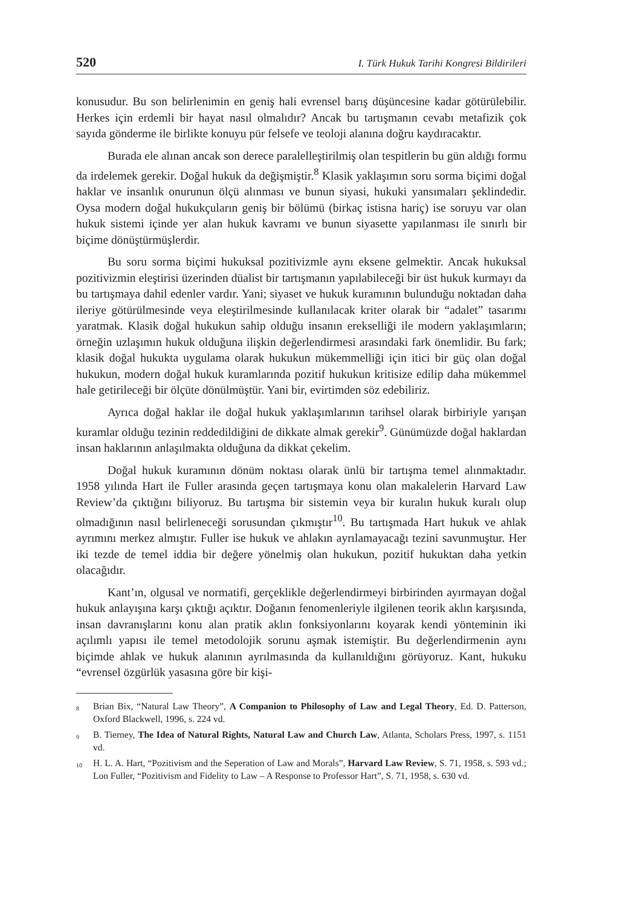520 I. Türk Hukuk Tarihi Kongresi Bildirileri
konusudur. Bu son belirlenimin en geniş hali evrensel barış düşüncesine kadar götürülebilir. Herkes için erdemli bir hayat nasıl olmalıdır? Ancak bu tartışmanın cevabı metafizik çok sayıda gönderme ile birlikte konuyu pür felsefe ve teoloji alanına doğru kaydıracaktır.
Burada ele alınan ancak son derece paralelleştirilmiş olan tespitlerin bu gün aldığı formu da irdelemek gerekir. Doğal hukuk da değişmiştir.<sup>8</sup> Klasik yaklaşımın soru sorma biçimi doğal haklar ve insanlık onurunun ölçü alınması ve bunun siyasi, hukuki yansımaları şeklindedir. Oysa modern doğal hukukçuların geniş bir bölümü (birkaç istisna hariç) ise soruyu var olan hukuk sistemi içinde yer alan hukuk kavramı ve bunun siyasette yapılanması ile sınırlı bir biçime dönüştürmüşlerdir.
Bu soru sorma biçimi hukuksal pozitivizmle aynı eksene gelmektir. Ancak hukuksal pozitivizmin eleştirisi üzerinden düalist bir tartışmanın yapılabileceği bir üst hukuk kurmayı da bu tartışmaya dahil edenler vardır. Yani; siyaset ve hukuk kuramının bulunduğu noktadan daha ileriye götürülmesinde veya eleştirilmesinde kullanılacak kriter olarak bir “adalet” tasarımı yaratmak. Klasik doğal hukukun sahip olduğu insanın erekselliği ile modern yaklaşımların; örneğin uzlaşımın hukuk olduğuna ilişkin değerlendirmesi arasındaki fark önemlidir. Bu fark; klasik doğal hukukta uygulama olarak hukukun mükemmelliği için itici bir güç olan doğal hukukun, modern doğal hukuk kuramlarında pozitif hukukun kritisize edilip daha mükemmel hale getirileceği bir ölçüte dönülmüştür. Yani bir, evirtimden söz edebiliriz.
Ayrıca doğal haklar ile doğal hukuk yaklaşımlarının tarihsel olarak birbiriyle yarışan kuramlar olduğu tezinin reddedildiğini de dikkate almak gerekir<sup>9</sup>. Günümüzde doğal haklardan insan haklarının anlaşılmakta olduğuna da dikkat çekelim.
Doğal hukuk kuramının dönüm noktası olarak ünlü bir tartışma temel alınmaktadır. 1958 yılında Hart ile Fuller arasında geçen tartışmaya konu olan makalelerin Harvard Law Review’da çıktığını biliyoruz. Bu tartışma bir sistemin veya bir kuralın hukuk kuralı olup olmadığının nasıl belirleneceği sorusundan çıkmıştır<sup>10</sup>. Bu tartışmada Hart hukuk ve ahlak ayrımını merkez almıştır. Fuller ise hukuk ve ahlakın ayrılamayacağı tezini savunmuştur. Her iki tezde de temel iddia bir değere yönelmiş olan hukukun, pozitif hukuktan daha yetkin olacağıdır.
Kant’ın, olgusal ve normatifi, gerçeklikle değerlendirmeyi birbirinden ayırmayan doğal hukuk anlayışına karşı çıktığı açıktır. Doğanın fenomenleriyle ilgilenen teorik aklın karşısında, insan davranışlarını konu alan pratik aklın fonksiyonlarını koyarak kendi yönteminin iki açılımlı yapısı ile temel metodolojik sorunu aşmak istemiştir. Bu değerlendirmenin aynı biçimde ahlak ve hukuk alanının ayrılmasında da kullanıldığını görüyoruz. Kant, hukuku “evrensel özgürlük yasasına göre bir kişi-
<sup>8</sup> Brian Bix, “Natural Law Theory”, A Companion to Philosophy of Law and Legal Theory, Ed. D. Patterson, Oxford Blackwell, 1996, s. 224 vd.
<sup>9</sup> B. Tierney, The Idea of Natural Rights, Natural Law and Church Law, Atlanta, Scholars Press, 1997, s. 1151 vd.
<sup>10</sup> H. L. A. Hart, “Pozitivism and the Seperation of Law and Morals”, Harvard Law Review, S. 71, 1958, s. 593 vd.; Lon Fuller, “Pozitivism and Fidelity to Law – A Response to Professor Hart”, S. 71, 1958, s. 630 vd.